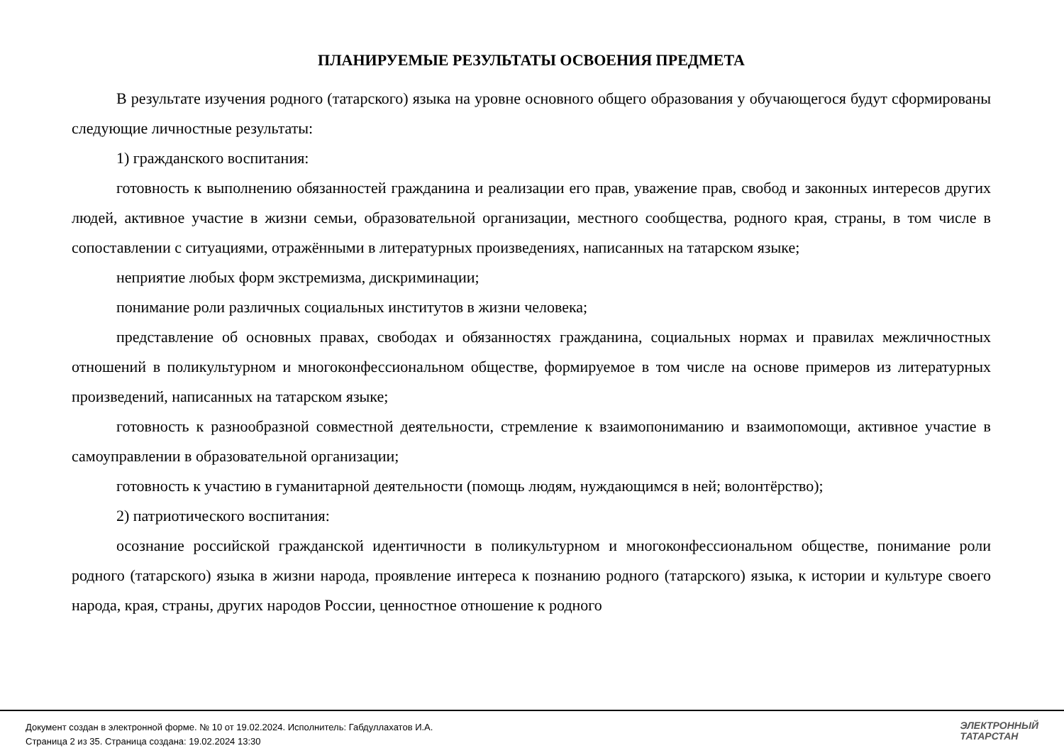ПЛАНИРУЕМЫЕ РЕЗУЛЬТАТЫ ОСВОЕНИЯ ПРЕДМЕТА
В результате изучения родного (татарского) языка на уровне основного общего образования у обучающегося будут сформированы следующие личностные результаты:
1) гражданского воспитания:
готовность к выполнению обязанностей гражданина и реализации его прав, уважение прав, свобод и законных интересов других людей, активное участие в жизни семьи, образовательной организации, местного сообщества, родного края, страны, в том числе в сопоставлении с ситуациями, отражёнными в литературных произведениях, написанных на татарском языке;
неприятие любых форм экстремизма, дискриминации;
понимание роли различных социальных институтов в жизни человека;
представление об основных правах, свободах и обязанностях гражданина, социальных нормах и правилах межличностных отношений в поликультурном и многоконфессиональном обществе, формируемое в том числе на основе примеров из литературных произведений, написанных на татарском языке;
готовность к разнообразной совместной деятельности, стремление к взаимопониманию и взаимопомощи, активное участие в самоуправлении в образовательной организации;
готовность к участию в гуманитарной деятельности (помощь людям, нуждающимся в ней; волонтёрство);
2) патриотического воспитания:
осознание российской гражданской идентичности в поликультурном и многоконфессиональном обществе, понимание роли родного (татарского) языка в жизни народа, проявление интереса к познанию родного (татарского) языка, к истории и культуре своего народа, края, страны, других народов России, ценностное отношение к родного
Документ создан в электронной форме. № 10 от 19.02.2024. Исполнитель: Габдуллахатов И.А.
Страница 2 из 35. Страница создана: 19.02.2024 13:30
ЭЛЕКТРОННЫЙ
ТАТАРСТАН